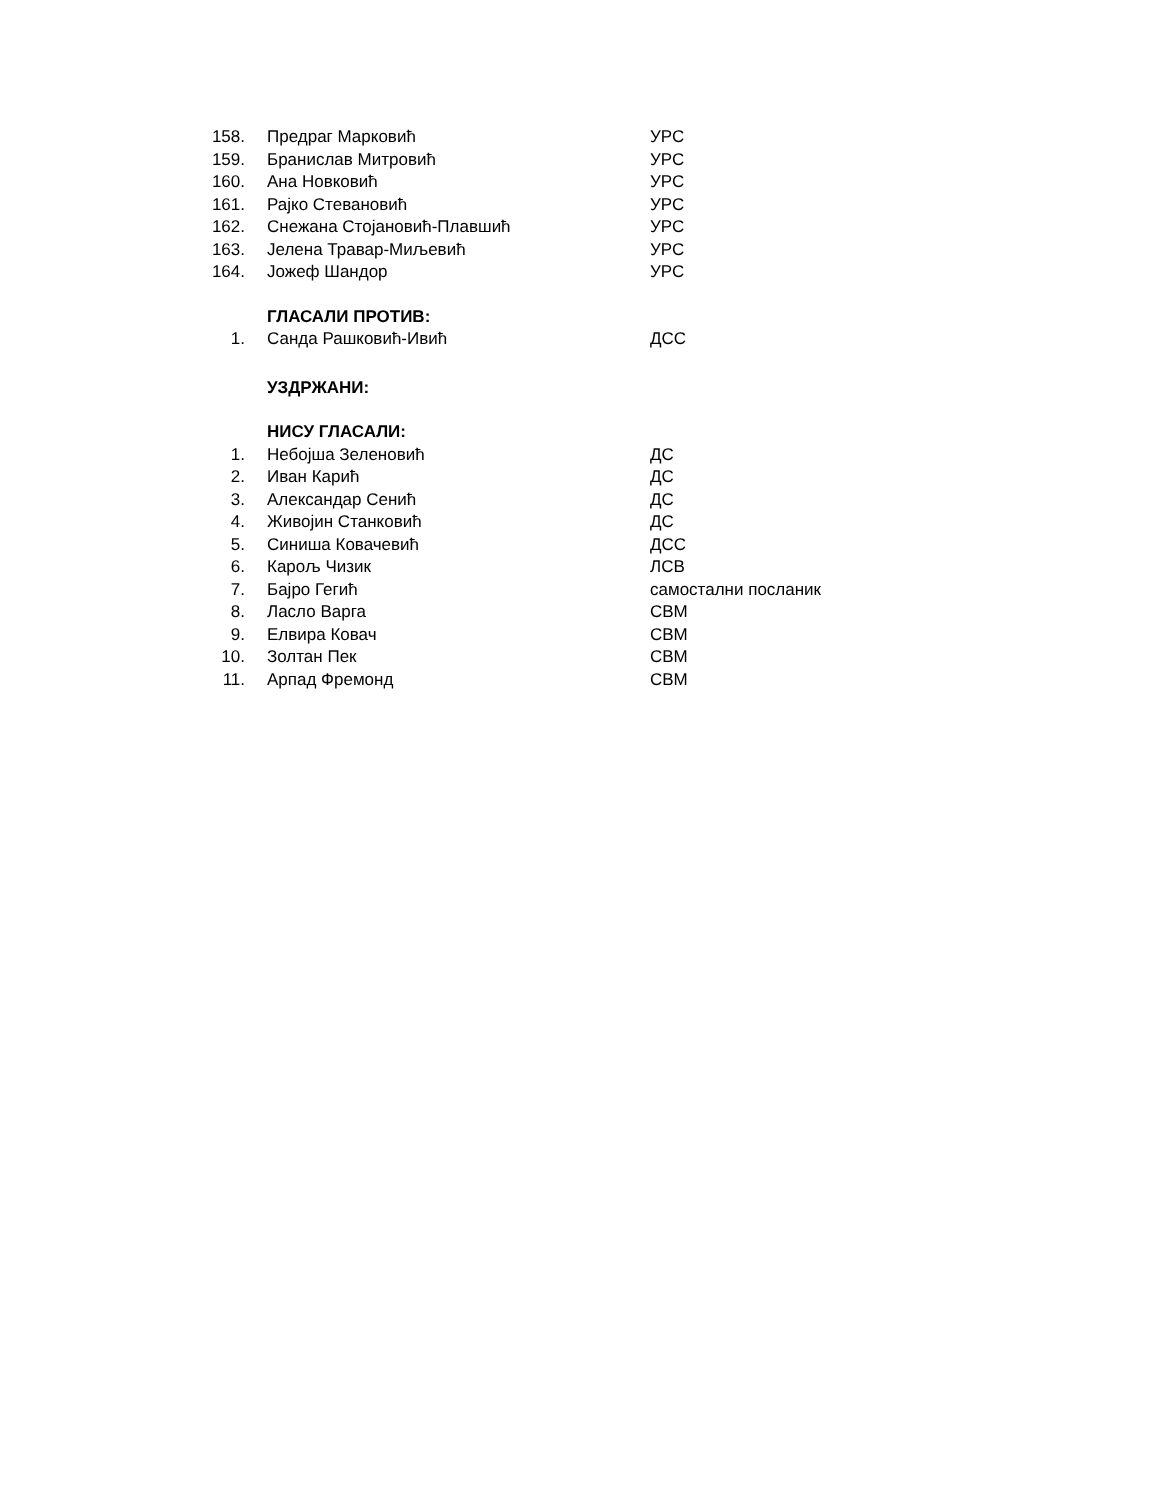| 158. | Предраг Марковић | УРС |
| 159. | Бранислав Митровић | УРС |
| 160. | Ана Новковић | УРС |
| 161. | Рајко Стевановић | УРС |
| 162. | Снежана Стојановић-Плавшић | УРС |
| 163. | Јелена Травар-Миљевић | УРС |
| 164. | Јожеф Шандор | УРС |
| | ГЛАСАЛИ ПРОТИВ: | |
| 1. | Санда Рашковић-Ивић | ДСС |
| | УЗДРЖАНИ: | |
| | НИСУ ГЛАСАЛИ: | |
| 1. | Небојша Зеленовић | ДС |
| 2. | Иван Карић | ДС |
| 3. | Александар Сенић | ДС |
| 4. | Живојин Станковић | ДС |
| 5. | Синиша Ковачевић | ДСС |
| 6. | Карољ Чизик | ЛСВ |
| 7. | Бајро Гегић | самостални посланик |
| 8. | Ласло Варга | СВМ |
| 9. | Елвира Ковач | СВМ |
| 10. | Золтан Пек | СВМ |
| 11. | Арпад Фремонд | СВМ |